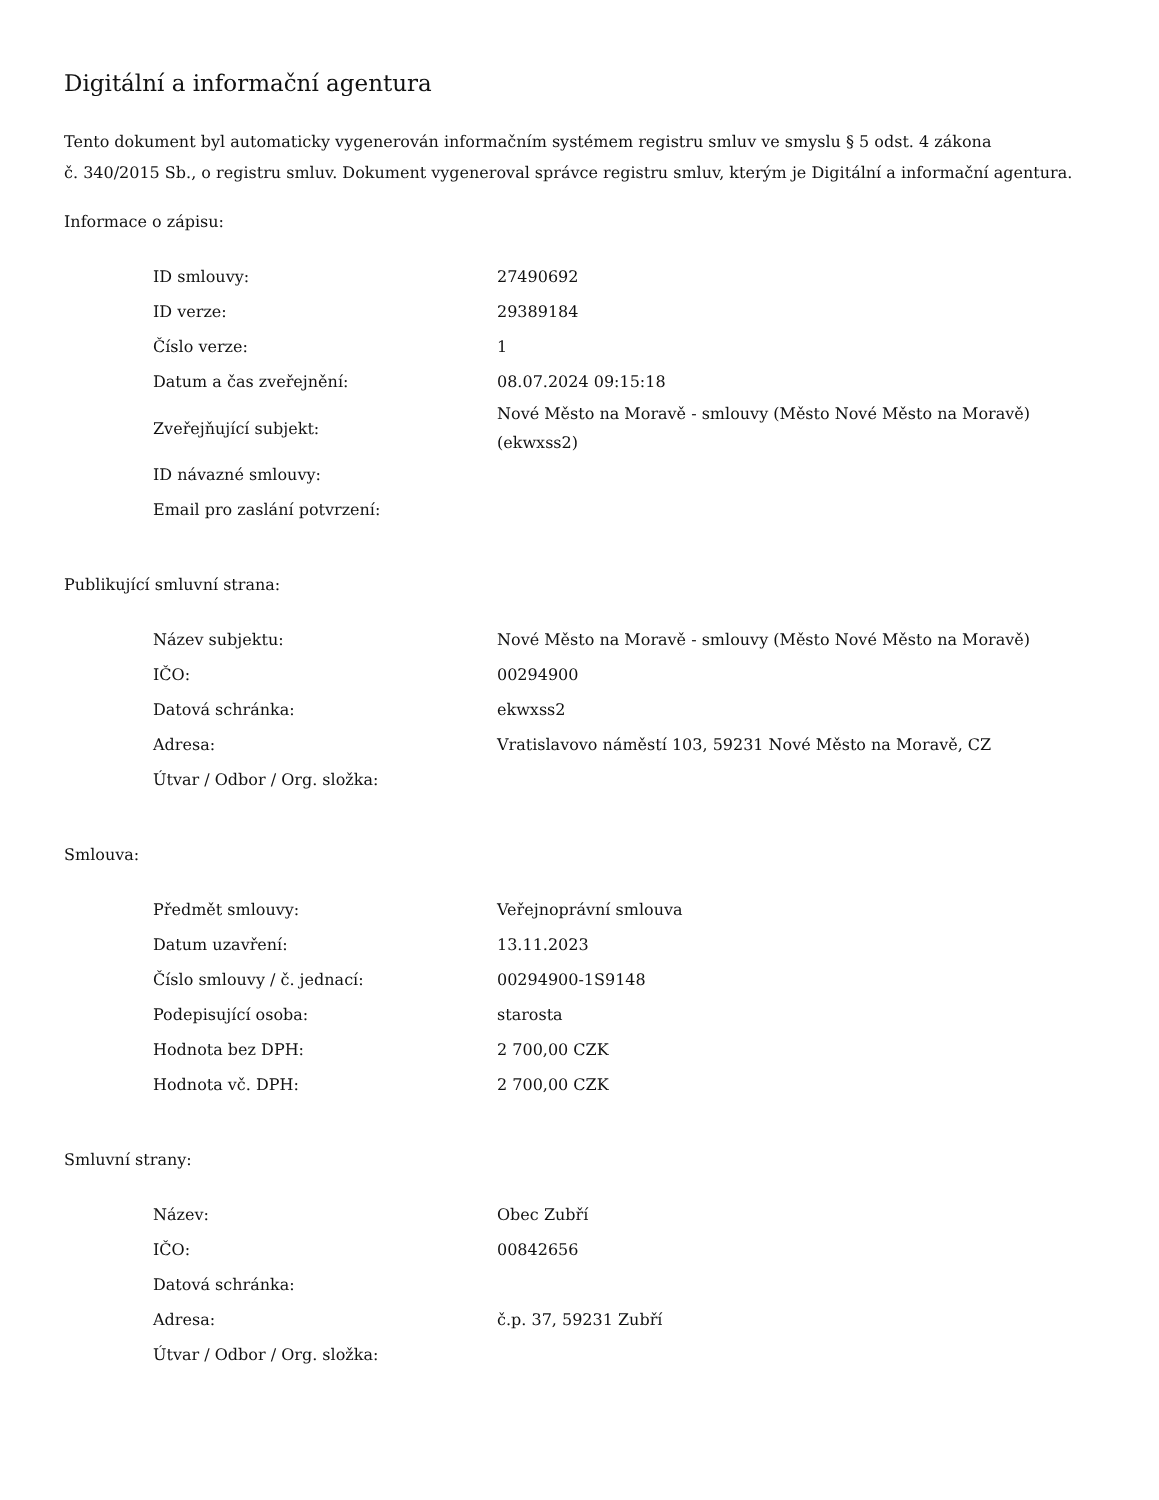Digitální a informační agentura
Tento dokument byl automaticky vygenerován informačním systémem registru smluv ve smyslu § 5 odst. 4 zákona
č. 340/2015 Sb., o registru smluv. Dokument vygeneroval správce registru smluv, kterým je Digitální a informační agentura.
Informace o zápisu:
| ID smlouvy: | 27490692 |
| ID verze: | 29389184 |
| Číslo verze: | 1 |
| Datum a čas zveřejnění: | 08.07.2024 09:15:18 |
| Zveřejňující subjekt: | Nové Město na Moravě - smlouvy (Město Nové Město na Moravě) (ekwxss2) |
| ID návazné smlouvy: | |
| Email pro zaslání potvrzení: | |
Publikující smluvní strana:
| Název subjektu: | Nové Město na Moravě - smlouvy (Město Nové Město na Moravě) |
| IČO: | 00294900 |
| Datová schránka: | ekwxss2 |
| Adresa: | Vratislavovo náměstí 103, 59231 Nové Město na Moravě, CZ |
| Útvar / Odbor / Org. složka: | |
Smlouva:
| Předmět smlouvy: | Veřejnoprávní smlouva |
| Datum uzavření: | 13.11.2023 |
| Číslo smlouvy / č. jednací: | 00294900-1S9148 |
| Podepisující osoba: | starosta |
| Hodnota bez DPH: | 2 700,00 CZK |
| Hodnota vč. DPH: | 2 700,00 CZK |
Smluvní strany:
| Název: | Obec Zubří |
| IČO: | 00842656 |
| Datová schránka: | |
| Adresa: | č.p. 37, 59231 Zubří |
| Útvar / Odbor / Org. složka: | |